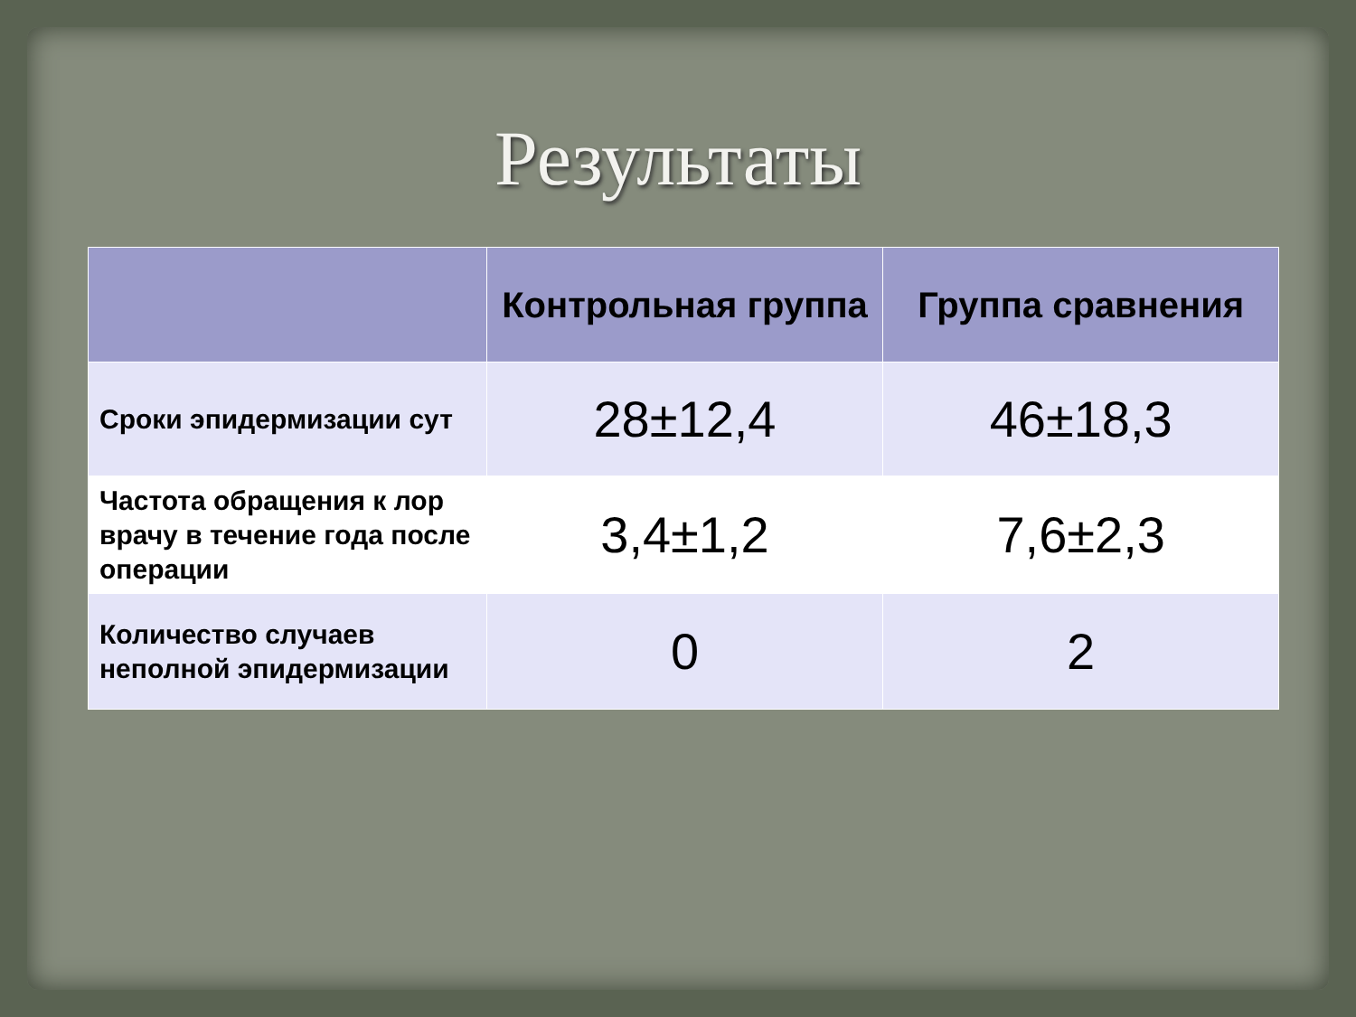Результаты
| | Контрольная группа | Группа сравнения |
| --- | --- | --- |
| Сроки эпидермизации сут | 28±12,4 | 46±18,3 |
| Частота обращения к лор врачу в течение года после операции | 3,4±1,2 | 7,6±2,3 |
| Количество случаев неполной эпидермизации | 0 | 2 |